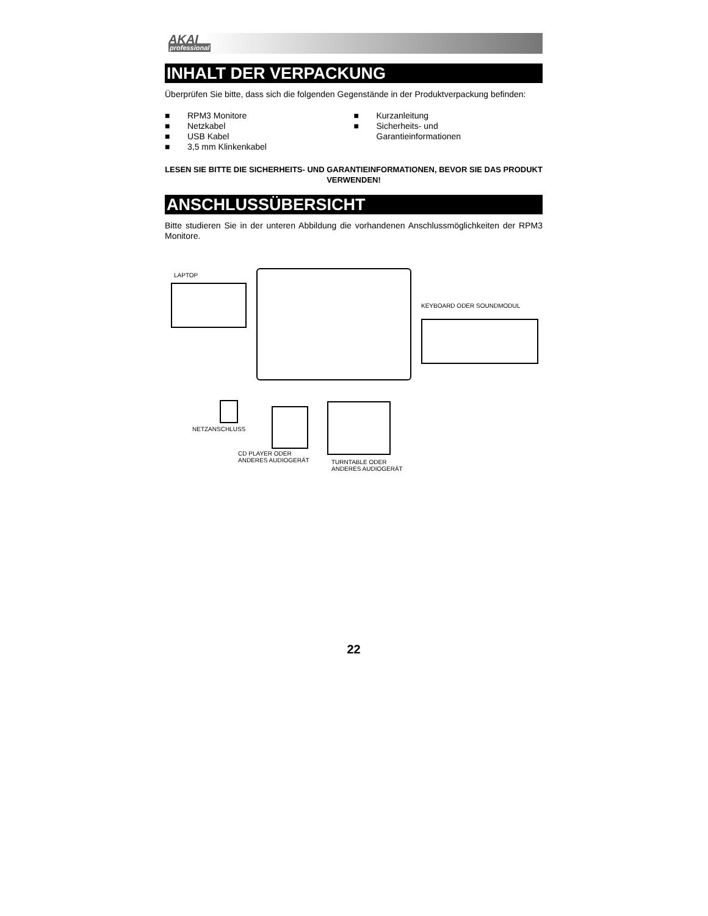AKAI
professional
INHALT DER VERPACKUNG
Überprüfen Sie bitte, dass sich die folgenden Gegenstände in der Produktverpackung befinden:
■ RPM3 Monitore
■ Netzkabel
■ USB Kabel
■ 3,5 mm Klinkenkabel
■ Kurzanleitung
■ Sicherheits- und
Garantieinformationen
LESEN SIE BITTE DIE SICHERHEITS- UND GARANTIEINFORMATIONEN, BEVOR SIE DAS PRODUKT VERWENDEN!
ANSCHLUSSÜBERSICHT
Bitte studieren Sie in der unteren Abbildung die vorhandenen Anschlussmöglichkeiten der RPM3 Monitore.
LAPTOP
KEYBOARD ODER SOUNDMODUL
NETZANSCHLUSS
CD PLAYER ODER
ANDERES AUDIOGERÄT
TURNTABLE ODER
ANDERES AUDIOGERÄT
22